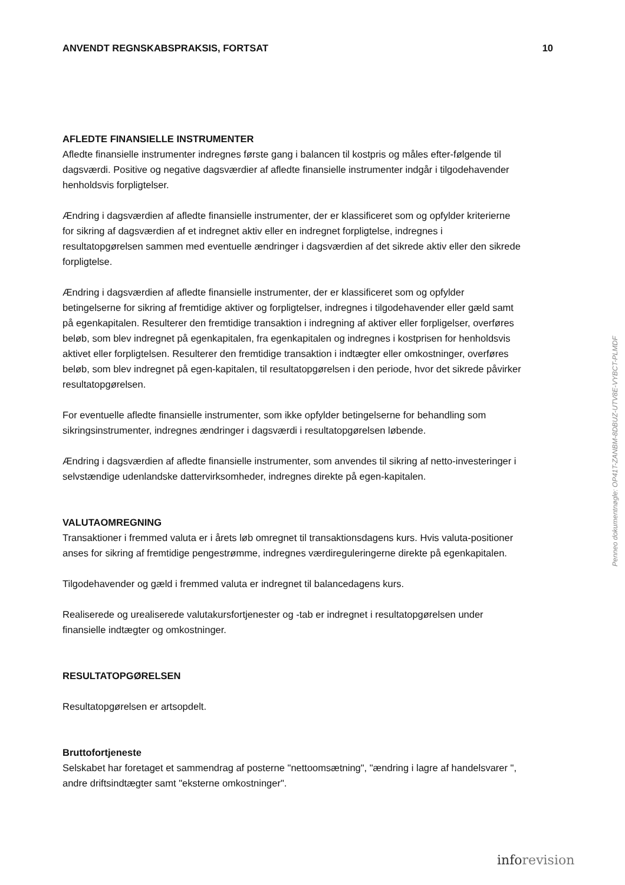ANVENDT REGNSKABSPRAKSIS, FORTSAT 10
AFLEDTE FINANSIELLE INSTRUMENTER
Afledte finansielle instrumenter indregnes første gang i balancen til kostpris og måles efter-følgende til dagsværdi. Positive og negative dagsværdier af afledte finansielle instrumenter indgår i tilgodehavender henholdsvis forpligtelser.
Ændring i dagsværdien af afledte finansielle instrumenter, der er klassificeret som og opfylder kriterierne for sikring af dagsværdien af et indregnet aktiv eller en indregnet forpligtelse, indregnes i resultatopgørelsen sammen med eventuelle ændringer i dagsværdien af det sikrede aktiv eller den sikrede forpligtelse.
Ændring i dagsværdien af afledte finansielle instrumenter, der er klassificeret som og opfylder betingelserne for sikring af fremtidige aktiver og forpligtelser, indregnes i tilgodehavender eller gæld samt på egenkapitalen. Resulterer den fremtidige transaktion i indregning af aktiver eller forpligelser, overføres beløb, som blev indregnet på egenkapitalen, fra egenkapitalen og indregnes i kostprisen for henholdsvis aktivet eller forpligtelsen. Resulterer den fremtidige transaktion i indtægter eller omkostninger, overføres beløb, som blev indregnet på egen-kapitalen, til resultatopgørelsen i den periode, hvor det sikrede påvirker resultatopgørelsen.
For eventuelle afledte finansielle instrumenter, som ikke opfylder betingelserne for behandling som sikringsinstrumenter, indregnes ændringer i dagsværdi i resultatopgørelsen løbende.
Ændring i dagsværdien af afledte finansielle instrumenter, som anvendes til sikring af netto-investeringer i selvstændige udenlandske dattervirksomheder, indregnes direkte på egen-kapitalen.
VALUTAOMREGNING
Transaktioner i fremmed valuta er i årets løb omregnet til transaktionsdagens kurs. Hvis valuta-positioner anses for sikring af fremtidige pengestrømme, indregnes værdireguleringerne direkte på egenkapitalen.
Tilgodehavender og gæld i fremmed valuta er indregnet til balancedagens kurs.
Realiserede og urealiserede valutakursfortjenester og -tab er indregnet i resultatopgørelsen under finansielle indtægter og omkostninger.
RESULTATOPGØRELSEN
Resultatopgørelsen er artsopdelt.
Bruttofortjeneste
Selskabet har foretaget et sammendrag af posterne "nettoomsætning", "ændring i lagre af handelsvarer ", andre driftsindtægter samt "eksterne omkostninger".
Penneo dokumentnøgle: OP41T-ZANBM-8DBUZ-UTV8E-VYBCT-PLMDF
inforevision